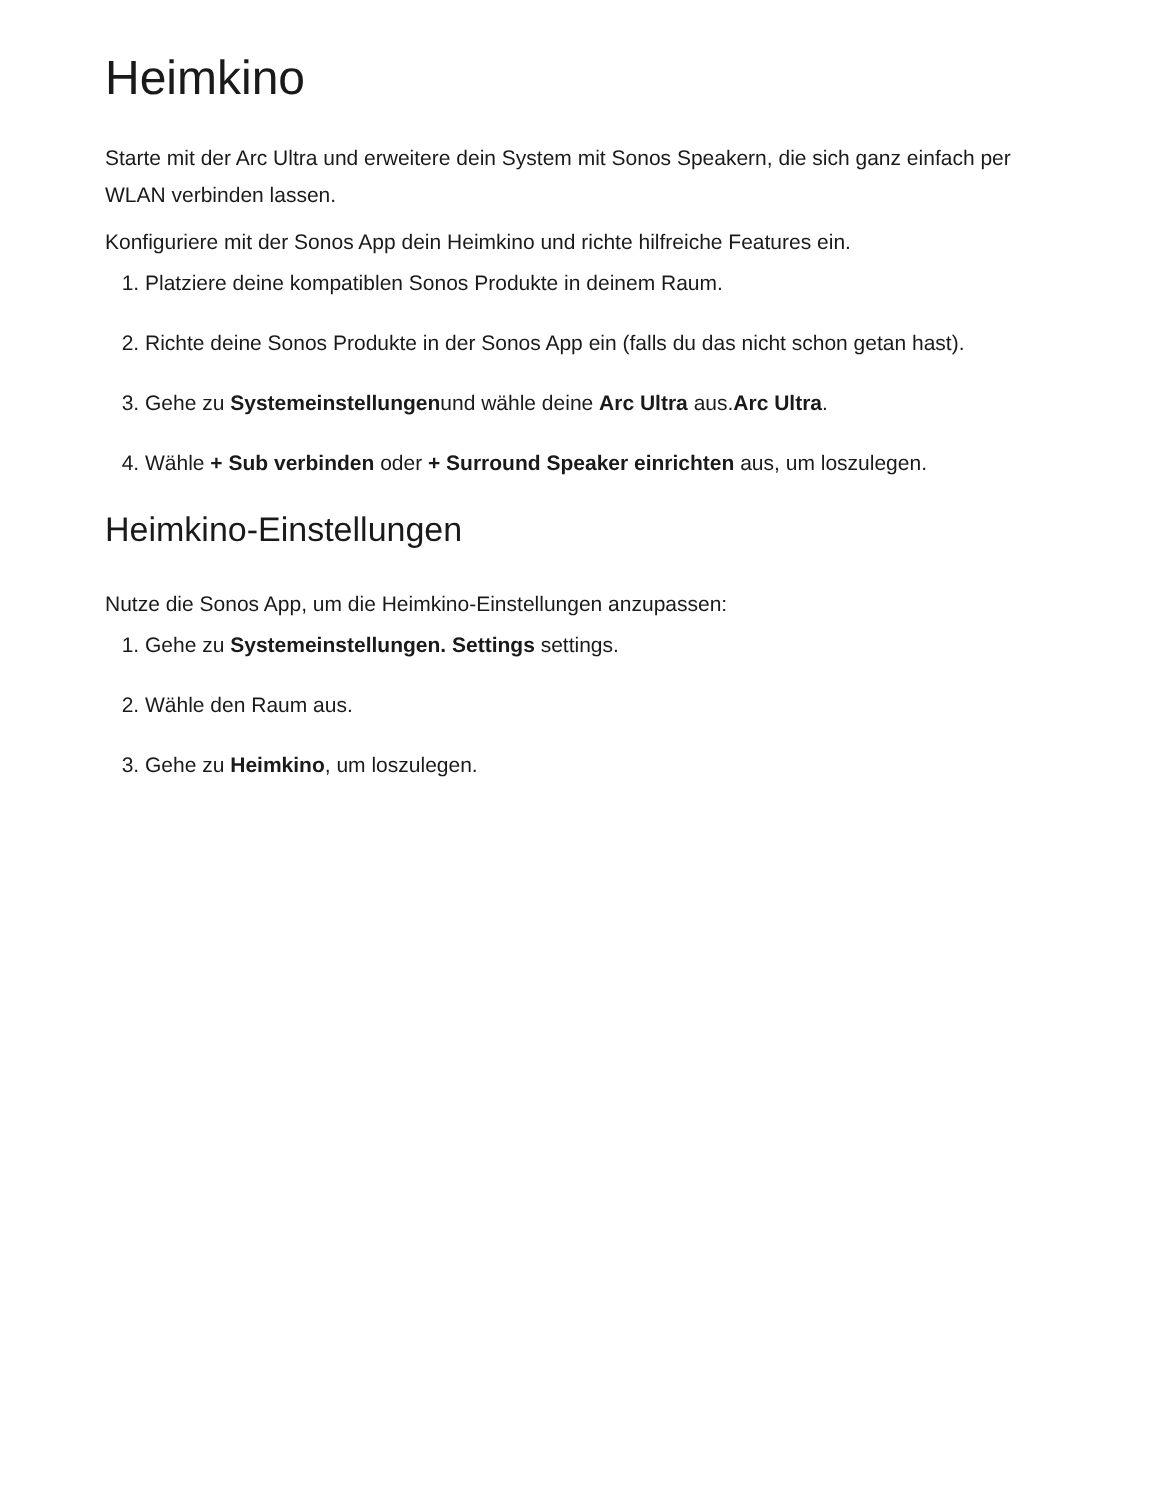Heimkino
Starte mit der Arc Ultra und erweitere dein System mit Sonos Speakern, die sich ganz einfach per WLAN verbinden lassen.
Konfiguriere mit der Sonos App dein Heimkino und richte hilfreiche Features ein.
1. Platziere deine kompatiblen Sonos Produkte in deinem Raum.
2. Richte deine Sonos Produkte in der Sonos App ein (falls du das nicht schon getan hast).
3. Gehe zu Systemeinstellungenund wähle deine Arc Ultra aus.Arc Ultra.
4. Wähle + Sub verbinden oder + Surround Speaker einrichten aus, um loszulegen.
Heimkino-Einstellungen
Nutze die Sonos App, um die Heimkino-Einstellungen anzupassen:
1. Gehe zu Systemeinstellungen. Settings settings.
2. Wähle den Raum aus.
3. Gehe zu Heimkino, um loszulegen.